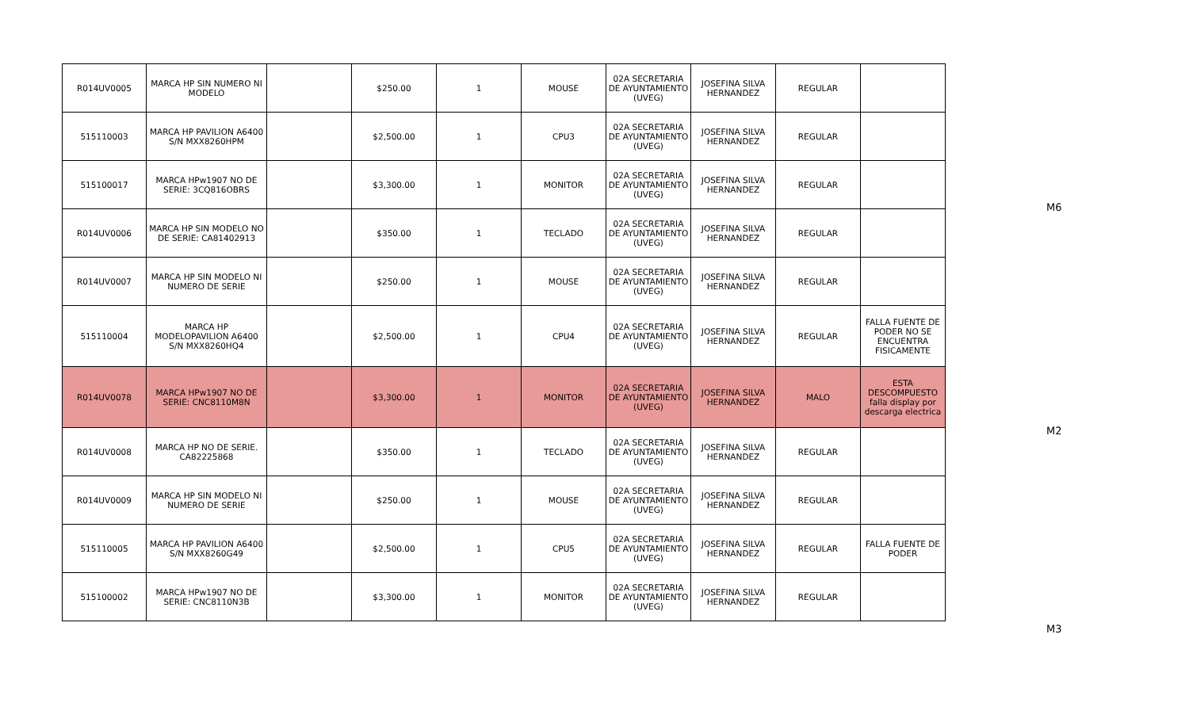| R014UV0005 | MARCA HP SIN NUMERO NI MODELO | | $250.00 | 1 | MOUSE | 02A SECRETARIA DE AYUNTAMIENTO (UVEG) | JOSEFINA SILVA HERNANDEZ | REGULAR | |
| 515110003 | MARCA HP PAVILION A6400 S/N MXX8260HPM | | $2,500.00 | 1 | CPU3 | 02A SECRETARIA DE AYUNTAMIENTO (UVEG) | JOSEFINA SILVA HERNANDEZ | REGULAR | |
| 515100017 | MARCA HPw1907 NO DE SERIE: 3CQ816OBRS | | $3,300.00 | 1 | MONITOR | 02A SECRETARIA DE AYUNTAMIENTO (UVEG) | JOSEFINA SILVA HERNANDEZ | REGULAR | |
| R014UV0006 | MARCA HP SIN MODELO NO DE SERIE: CA81402913 | | $350.00 | 1 | TECLADO | 02A SECRETARIA DE AYUNTAMIENTO (UVEG) | JOSEFINA SILVA HERNANDEZ | REGULAR | |
| R014UV0007 | MARCA HP SIN MODELO NI NUMERO DE SERIE | | $250.00 | 1 | MOUSE | 02A SECRETARIA DE AYUNTAMIENTO (UVEG) | JOSEFINA SILVA HERNANDEZ | REGULAR | |
| 515110004 | MARCA HP MODELOPAVILION A6400 S/N MXX8260HQ4 | | $2,500.00 | 1 | CPU4 | 02A SECRETARIA DE AYUNTAMIENTO (UVEG) | JOSEFINA SILVA HERNANDEZ | REGULAR | FALLA FUENTE DE PODER NO SE ENCUENTRA FISICAMENTE |
| R014UV0078 | MARCA HPw1907 NO DE SERIE: CNC8110M8N | | $3,300.00 | 1 | MONITOR | 02A SECRETARIA DE AYUNTAMIENTO (UVEG) | JOSEFINA SILVA HERNANDEZ | MALO | ESTA DESCOMPUESTO falla display por descarga electrica |
| R014UV0008 | MARCA HP NO DE SERIE. CA82225868 | | $350.00 | 1 | TECLADO | 02A SECRETARIA DE AYUNTAMIENTO (UVEG) | JOSEFINA SILVA HERNANDEZ | REGULAR | |
| R014UV0009 | MARCA HP SIN MODELO NI NUMERO DE SERIE | | $250.00 | 1 | MOUSE | 02A SECRETARIA DE AYUNTAMIENTO (UVEG) | JOSEFINA SILVA HERNANDEZ | REGULAR | |
| 515110005 | MARCA HP PAVILION A6400 S/N MXX8260G49 | | $2,500.00 | 1 | CPU5 | 02A SECRETARIA DE AYUNTAMIENTO (UVEG) | JOSEFINA SILVA HERNANDEZ | REGULAR | FALLA FUENTE DE PODER |
| 515100002 | MARCA HPw1907 NO DE SERIE: CNC8110N3B | | $3,300.00 | 1 | MONITOR | 02A SECRETARIA DE AYUNTAMIENTO (UVEG) | JOSEFINA SILVA HERNANDEZ | REGULAR | |
M6
M2
M3